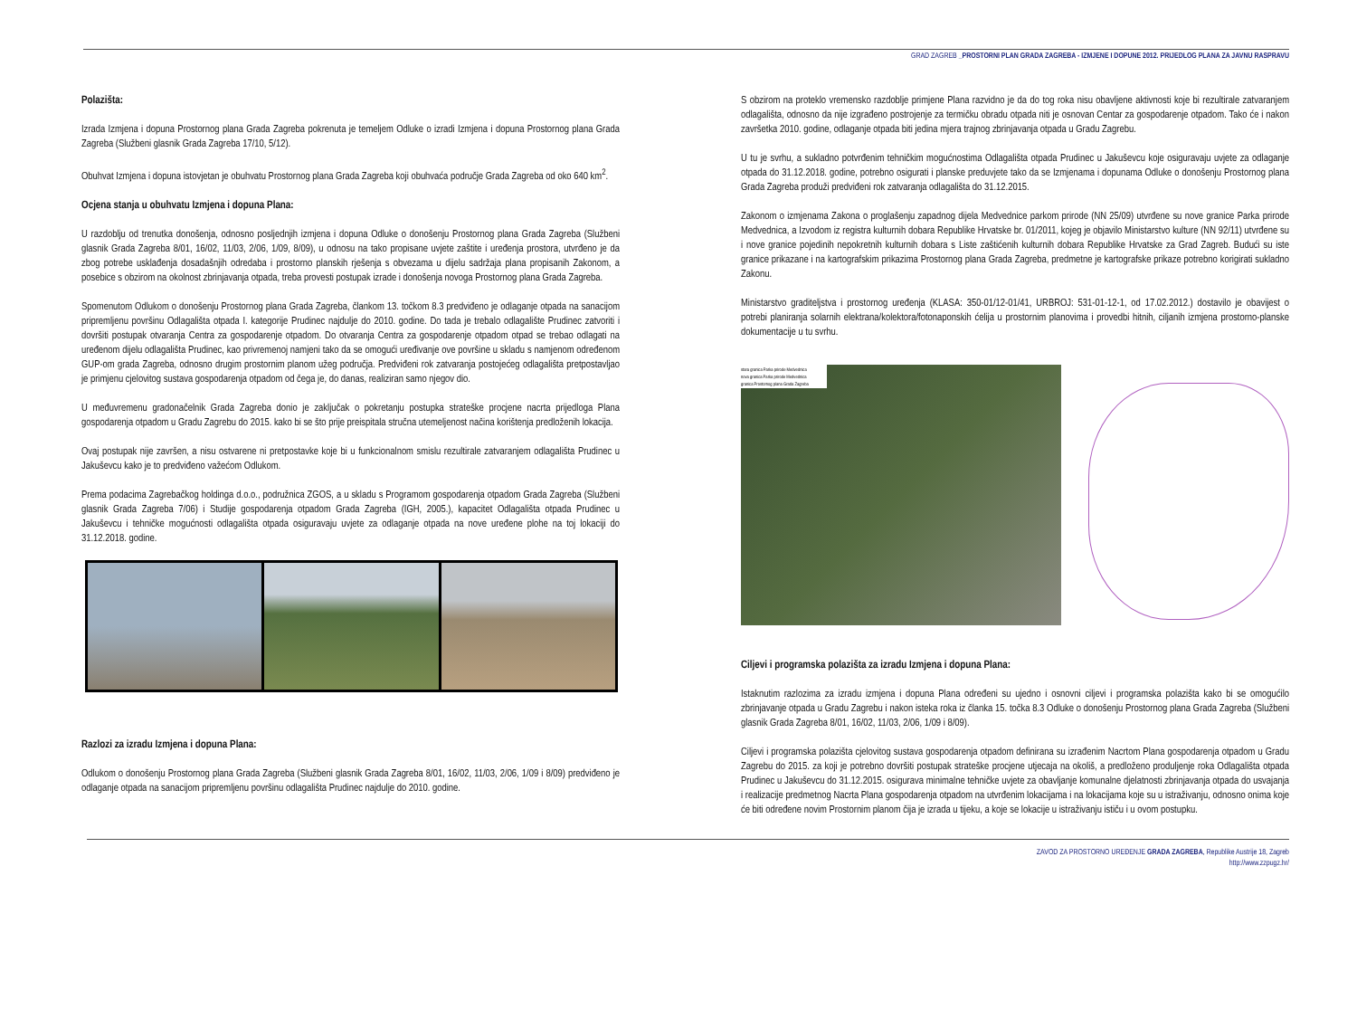GRAD ZAGREB _PROSTORNI PLAN GRADA ZAGREBA - IZMJENE I DOPUNE 2012. PRIJEDLOG PLANA ZA JAVNU RASPRAVU
Polazišta:
Izrada Izmjena i dopuna Prostornog plana Grada Zagreba pokrenuta je temeljem Odluke o izradi Izmjena i dopuna Prostornog plana Grada Zagreba (Službeni glasnik Grada Zagreba 17/10, 5/12).
Obuhvat Izmjena i dopuna istovjetan je obuhvatu Prostornog plana Grada Zagreba koji obuhvaća područje Grada Zagreba od oko 640 km<sup>2</sup>.
Ocjena stanja u obuhvatu Izmjena i dopuna Plana:
U razdoblju od trenutka donošenja, odnosno posljednjih izmjena i dopuna Odluke o donošenju Prostornog plana Grada Zagreba (Službeni glasnik Grada Zagreba 8/01, 16/02, 11/03, 2/06, 1/09, 8/09), u odnosu na tako propisane uvjete zaštite i uređenja prostora, utvrđeno je da zbog potrebe usklađenja dosadašnjih odredaba i prostorno planskih rješenja s obvezama u dijelu sadržaja plana propisanih Zakonom, a posebice s obzirom na okolnost zbrinjavanja otpada, treba provesti postupak izrade i donošenja novoga Prostornog plana Grada Zagreba.
Spomenutom Odlukom o donošenju Prostornog plana Grada Zagreba, člankom 13. točkom 8.3 predviđeno je odlaganje otpada na sanacijom pripremljenu površinu Odlagališta otpada I. kategorije Prudinec najdulje do 2010. godine. Do tada je trebalo odlagalište Prudinec zatvoriti i dovršiti postupak otvaranja Centra za gospodarenje otpadom. Do otvaranja Centra za gospodarenje otpadom otpad se trebao odlagati na uređenom dijelu odlagališta Prudinec, kao privremenoj namjeni tako da se omogući uređivanje ove površine u skladu s namjenom određenom GUP-om grada Zagreba, odnosno drugim prostornim planom užeg područja. Predviđeni rok zatvaranja postojećeg odlagališta pretpostavljao je primjenu cjelovitog sustava gospodarenja otpadom od čega je, do danas, realiziran samo njegov dio.
U međuvremenu gradonačelnik Grada Zagreba donio je zaključak o pokretanju postupka strateške procjene nacrta prijedloga Plana gospodarenja otpadom u Gradu Zagrebu do 2015. kako bi se što prije preispitala stručna utemeljenost načina korištenja predloženih lokacija.
Ovaj postupak nije završen, a nisu ostvarene ni pretpostavke koje bi u funkcionalnom smislu rezultirale zatvaranjem odlagališta Prudinec u Jakuševcu kako je to predviđeno važećom Odlukom.
Prema podacima Zagrebačkog holdinga d.o.o., podružnica ZGOS, a u skladu s Programom gospodarenja otpadom Grada Zagreba (Službeni glasnik Grada Zagreba 7/06) i Studije gospodarenja otpadom Grada Zagreba (IGH, 2005.), kapacitet Odlagališta otpada Prudinec u Jakuševcu i tehničke mogućnosti odlagališta otpada osiguravaju uvjete za odlaganje otpada na nove uređene plohe na toj lokaciji do 31.12.2018. godine.
Razlozi za izradu Izmjena i dopuna Plana:
Odlukom o donošenju Prostornog plana Grada Zagreba (Službeni glasnik Grada Zagreba 8/01, 16/02, 11/03, 2/06, 1/09 i 8/09) predviđeno je odlaganje otpada na sanacijom pripremljenu površinu odlagališta Prudinec najdulje do 2010. godine.
S obzirom na proteklo vremensko razdoblje primjene Plana razvidno je da do tog roka nisu obavljene aktivnosti koje bi rezultirale zatvaranjem odlagališta, odnosno da nije izgrađeno postrojenje za termičku obradu otpada niti je osnovan Centar za gospodarenje otpadom. Tako će i nakon završetka 2010. godine, odlaganje otpada biti jedina mjera trajnog zbrinjavanja otpada u Gradu Zagrebu.
U tu je svrhu, a sukladno potvrđenim tehničkim mogućnostima Odlagališta otpada Prudinec u Jakuševcu koje osiguravaju uvjete za odlaganje otpada do 31.12.2018. godine, potrebno osigurati i planske preduvjete tako da se Izmjenama i dopunama Odluke o donošenju Prostornog plana Grada Zagreba produži predviđeni rok zatvaranja odlagališta do 31.12.2015.
Zakonom o izmjenama Zakona o proglašenju zapadnog dijela Medvednice parkom prirode (NN 25/09) utvrđene su nove granice Parka prirode Medvednica, a Izvodom iz registra kulturnih dobara Republike Hrvatske br. 01/2011, kojeg je objavilo Ministarstvo kulture (NN 92/11) utvrđene su i nove granice pojedinih nepokretnih kulturnih dobara s Liste zaštićenih kulturnih dobara Republike Hrvatske za Grad Zagreb. Budući su iste granice prikazane i na kartografskim prikazima Prostornog plana Grada Zagreba, predmetne je kartografske prikaze potrebno korigirati sukladno Zakonu.
Ministarstvo graditeljstva i prostornog uređenja (KLASA: 350-01/12-01/41, URBROJ: 531-01-12-1, od 17.02.2012.) dostavilo je obavijest o potrebi planiranja solarnih elektrana/kolektora/fotonaponskih ćelija u prostornim planovima i provedbi hitnih, ciljanih izmjena prostorno-planske dokumentacije u tu svrhu.
stara granica Parka prirode Medvednica
nova granica Parka prirode Medvednica
granica Prostornog plana Grada Zagreba
Ciljevi i programska polazišta za izradu Izmjena i dopuna Plana:
Istaknutim razlozima za izradu izmjena i dopuna Plana određeni su ujedno i osnovni ciljevi i programska polazišta kako bi se omogućilo zbrinjavanje otpada u Gradu Zagrebu i nakon isteka roka iz članka 15. točka 8.3 Odluke o donošenju Prostornog plana Grada Zagreba (Službeni glasnik Grada Zagreba 8/01, 16/02, 11/03, 2/06, 1/09 i 8/09).
Ciljevi i programska polazišta cjelovitog sustava gospodarenja otpadom definirana su izrađenim Nacrtom Plana gospodarenja otpadom u Gradu Zagrebu do 2015. za koji je potrebno dovršiti postupak strateške procjene utjecaja na okoliš, a predloženo produljenje roka Odlagališta otpada Prudinec u Jakuševcu do 31.12.2015. osigurava minimalne tehničke uvjete za obavljanje komunalne djelatnosti zbrinjavanja otpada do usvajanja i realizacije predmetnog Nacrta Plana gospodarenja otpadom na utvrđenim lokacijama i na lokacijama koje su u istraživanju, odnosno onima koje će biti određene novim Prostornim planom čija je izrada u tijeku, a koje se lokacije u istraživanju ističu i u ovom postupku.
ZAVOD ZA PROSTORNO UREĐENJE GRADA ZAGREBA, Republike Austrije 18, Zagreb
http://www.zzpugz.hr/